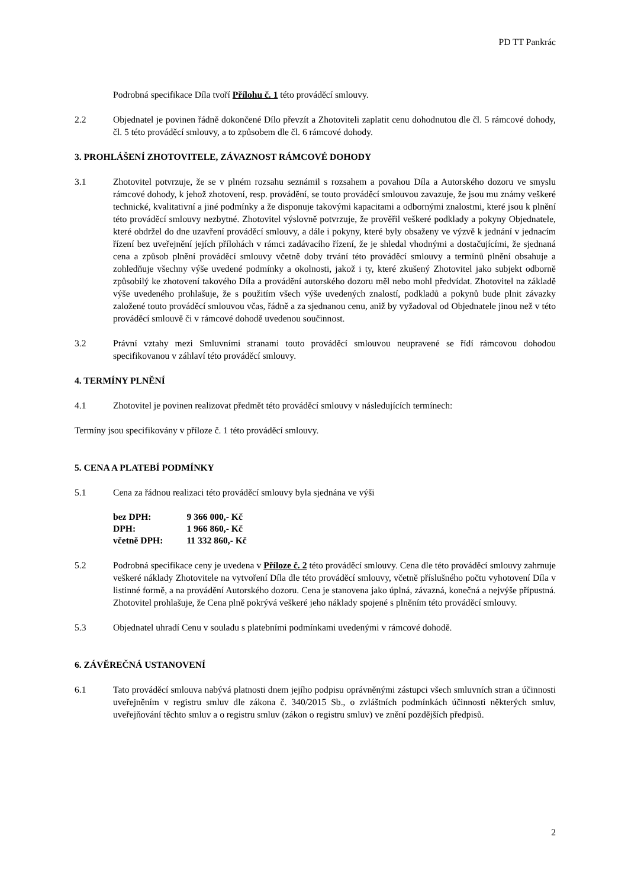PD TT Pankrác
Podrobná specifikace Díla tvoří Přílohu č. 1 této prováděcí smlouvy.
2.2 Objednatel je povinen řádně dokončené Dílo převzít a Zhotoviteli zaplatit cenu dohodnutou dle čl. 5 rámcové dohody, čl. 5 této prováděcí smlouvy, a to způsobem dle čl. 6 rámcové dohody.
3. PROHLÁŠENÍ ZHOTOVITELE, ZÁVAZNOST RÁMCOVÉ DOHODY
3.1 Zhotovitel potvrzuje, že se v plném rozsahu seznámil s rozsahem a povahou Díla a Autorského dozoru ve smyslu rámcové dohody, k jehož zhotovení, resp. provádění, se touto prováděcí smlouvou zavazuje, že jsou mu známy veškeré technické, kvalitativní a jiné podmínky a že disponuje takovými kapacitami a odbornými znalostmi, které jsou k plnění této prováděcí smlouvy nezbytné. Zhotovitel výslovně potvrzuje, že prověřil veškeré podklady a pokyny Objednatele, které obdržel do dne uzavření prováděcí smlouvy, a dále i pokyny, které byly obsaženy ve výzvě k jednání v jednacím řízení bez uveřejnění jejích přílohách v rámci zadávacího řízení, že je shledal vhodnými a dostačujícími, že sjednaná cena a způsob plnění prováděcí smlouvy včetně doby trvání této prováděcí smlouvy a termínů plnění obsahuje a zohledňuje všechny výše uvedené podmínky a okolnosti, jakož i ty, které zkušený Zhotovitel jako subjekt odborně způsobilý ke zhotovení takového Díla a provádění autorského dozoru měl nebo mohl předvídat. Zhotovitel na základě výše uvedeného prohlašuje, že s použitím všech výše uvedených znalostí, podkladů a pokynů bude plnit závazky založené touto prováděcí smlouvou včas, řádně a za sjednanou cenu, aniž by vyžadoval od Objednatele jinou než v této prováděcí smlouvě či v rámcové dohodě uvedenou součinnost.
3.2 Právní vztahy mezi Smluvními stranami touto prováděcí smlouvou neupravené se řídí rámcovou dohodou specifikovanou v záhlaví této prováděcí smlouvy.
4. TERMÍNY PLNĚNÍ
4.1 Zhotovitel je povinen realizovat předmět této prováděcí smlouvy v následujících termínech:
Termíny jsou specifikovány v příloze č. 1 této prováděcí smlouvy.
5. CENA A PLATEBÍ PODMÍNKY
5.1 Cena za řádnou realizaci této prováděcí smlouvy byla sjednána ve výši
| bez DPH: | 9 366 000,- Kč |
| DPH: | 1 966 860,- Kč |
| včetně DPH: | 11 332 860,- Kč |
5.2 Podrobná specifikace ceny je uvedena v Příloze č. 2 této prováděcí smlouvy. Cena dle této prováděcí smlouvy zahrnuje veškeré náklady Zhotovitele na vytvoření Díla dle této prováděcí smlouvy, včetně příslušného počtu vyhotovení Díla v listinné formě, a na provádění Autorského dozoru. Cena je stanovena jako úplná, závazná, konečná a nejvýše přípustná. Zhotovitel prohlašuje, že Cena plně pokrývá veškeré jeho náklady spojené s plněním této prováděcí smlouvy.
5.3 Objednatel uhradí Cenu v souladu s platebními podmínkami uvedenými v rámcové dohodě.
6. ZÁVĚREČNÁ USTANOVENÍ
6.1 Tato prováděcí smlouva nabývá platnosti dnem jejího podpisu oprávněnými zástupci všech smluvních stran a účinnosti uveřejněním v registru smluv dle zákona č. 340/2015 Sb., o zvláštních podmínkách účinnosti některých smluv, uveřejňování těchto smluv a o registru smluv (zákon o registru smluv) ve znění pozdějších předpisů.
2